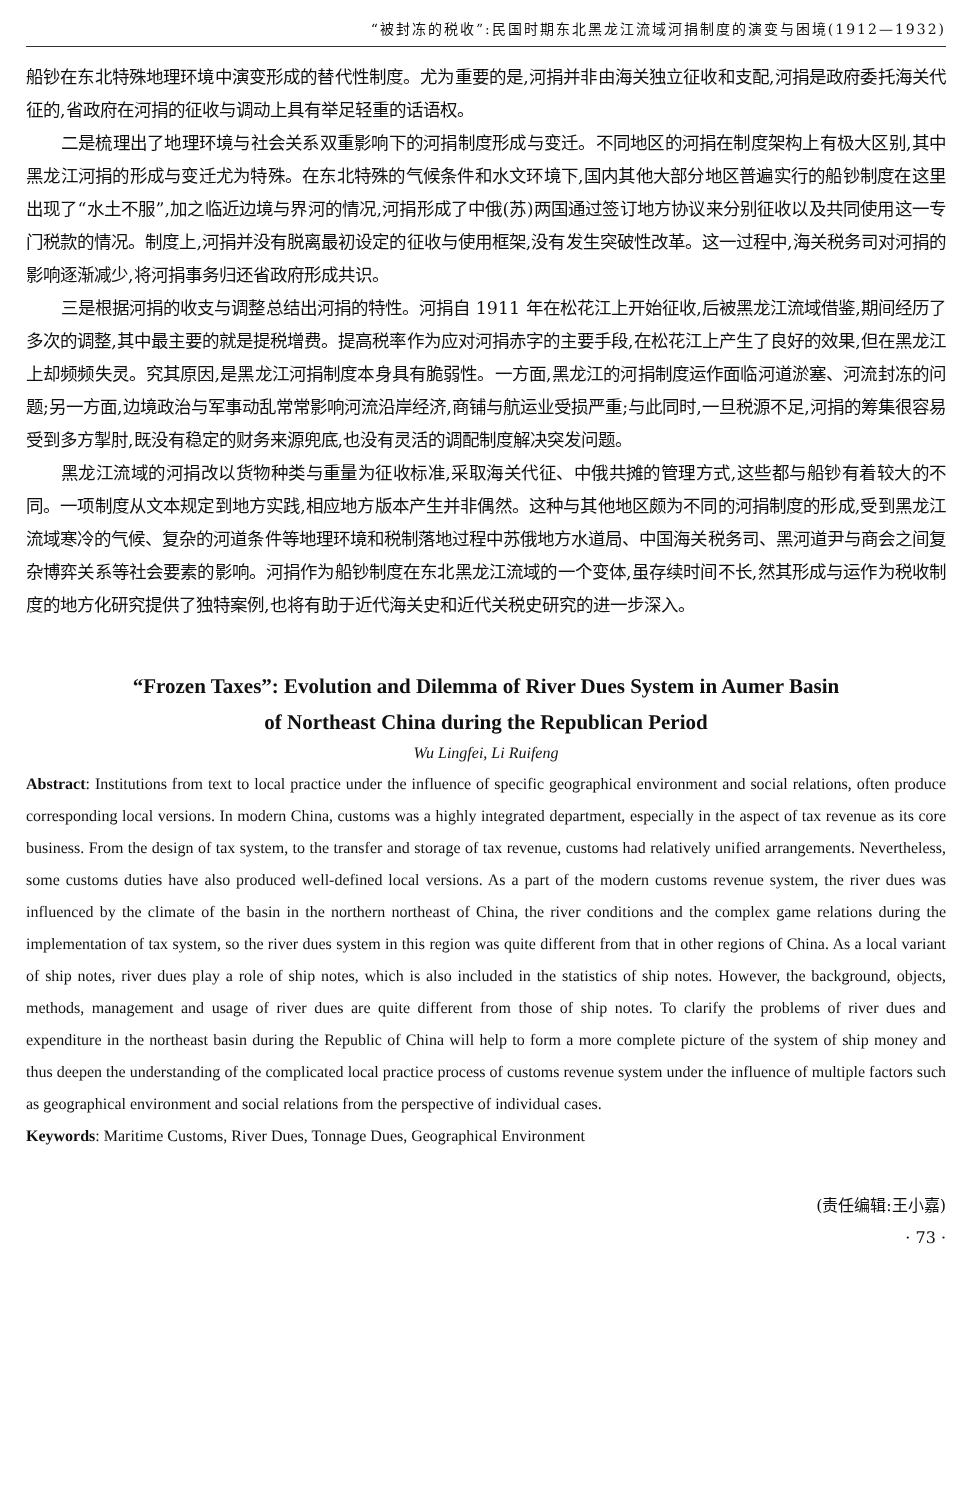“被封冻的税收”:民国时期东北黑龙江流域河捐制度的演变与困境(1912—1932)
船钞在东北特殊地理环境中演变形成的替代性制度。尤为重要的是,河捐并非由海关独立征收和支配,河捐是政府委托海关代征的,省政府在河捐的征收与调动上具有举足轻重的话语权。
二是梳理出了地理环境与社会关系双重影响下的河捐制度形成与变迁。不同地区的河捐在制度架构上有极大区别,其中黑龙江河捐的形成与变迁尤为特殊。在东北特殊的气候条件和水文环境下,国内其他大部分地区普遍实行的船钞制度在这里出现了“水土不服”,加之临近边境与界河的情况,河捐形成了中俄(苏)两国通过签订地方协议来分别征收以及共同使用这一专门税款的情况。制度上,河捐并没有脱离最初设定的征收与使用框架,没有发生突破性改革。这一过程中,海关税务司对河捐的影响逐渐减少,将河捐事务归还省政府形成共识。
三是根据河捐的收支与调整总结出河捐的特性。河捐自 1911 年在松花江上开始征收,后被黑龙江流域借鉴,期间经历了多次的调整,其中最主要的就是提税增费。提高税率作为应对河捐赤字的主要手段,在松花江上产生了良好的效果,但在黑龙江上却频频失灵。究其原因,是黑龙江河捐制度本身具有脆弱性。一方面,黑龙江的河捐制度运作面临河道淤塞、河流封冻的问题;另一方面,边境政治与军事动乱常常影响河流沿岸经济,商铺与航运业受损严重;与此同时,一旦税源不足,河捐的筹集很容易受到多方掣肘,既没有稳定的财务来源兜底,也没有灵活的调配制度解决突发问题。
黑龙江流域的河捐改以货物种类与重量为征收标准,采取海关代征、中俄共摊的管理方式,这些都与船钞有着较大的不同。一项制度从文本规定到地方实践,相应地方版本产生并非偶然。这种与其他地区颇为不同的河捐制度的形成,受到黑龙江流域寒冷的气候、复杂的河道条件等地理环境和税制落地过程中苏俄地方水道局、中国海关税务司、黑河道尹与商会之间复杂博弈关系等社会要素的影响。河捐作为船钞制度在东北黑龙江流域的一个变体,虽存续时间不长,然其形成与运作为税收制度的地方化研究提供了独特案例,也将有助于近代海关史和近代关税史研究的进一步深入。
“Frozen Taxes”: Evolution and Dilemma of River Dues System in Aumer Basin
of Northeast China during the Republican Period
Wu Lingfei, Li Ruifeng
Abstract: Institutions from text to local practice under the influence of specific geographical environment and social relations, often produce corresponding local versions. In modern China, customs was a highly integrated department, especially in the aspect of tax revenue as its core business. From the design of tax system, to the transfer and storage of tax revenue, customs had relatively unified arrangements. Nevertheless, some customs duties have also produced well-defined local versions. As a part of the modern customs revenue system, the river dues was influenced by the climate of the basin in the northern northeast of China, the river conditions and the complex game relations during the implementation of tax system, so the river dues system in this region was quite different from that in other regions of China. As a local variant of ship notes, river dues play a role of ship notes, which is also included in the statistics of ship notes. However, the background, objects, methods, management and usage of river dues are quite different from those of ship notes. To clarify the problems of river dues and expenditure in the northeast basin during the Republic of China will help to form a more complete picture of the system of ship money and thus deepen the understanding of the complicated local practice process of customs revenue system under the influence of multiple factors such as geographical environment and social relations from the perspective of individual cases.
Keywords: Maritime Customs, River Dues, Tonnage Dues, Geographical Environment
(责任编辑:王小嘉)
· 73 ·